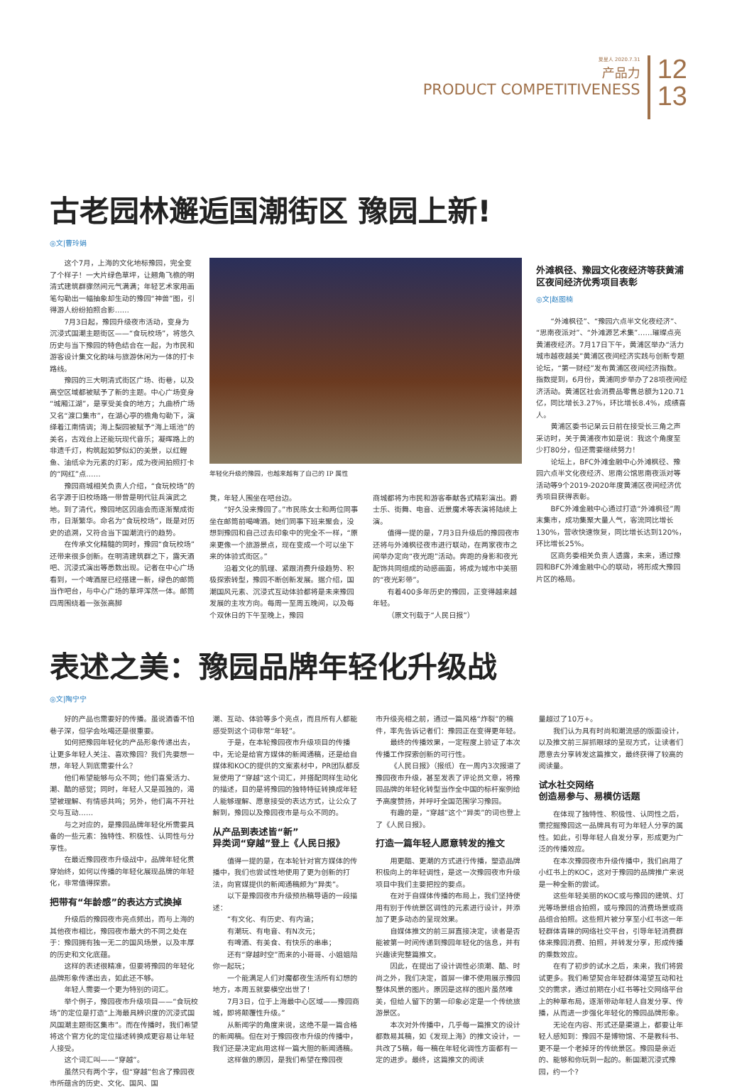复星人 2020.7.31
产品力
PRODUCT COMPETITIVENESS
12
13
古老园林邂逅国潮街区 豫园上新!
◎文|曹玲娟
这个7月，上海的文化地标豫园，完全变了个样子！一大片绿色草坪，让翘角飞檐的明清式建筑群骤然间元气满满；年轻艺术家用画笔勾勒出一幅抽象却生动的豫园“神兽”图，引得游人纷纷拍照合影……
7月3日起，豫园升级夜市活动，变身为沉浸式国潮主题街区——“食玩校场”，将悠久历史与当下豫园的特色结合在一起，为市民和游客设计集文化韵味与旅游休闲为一体的打卡路线。
豫园的三大明清式街区广场、街巷，以及高空区域都被赋予了新的主题。中心广场变身“城厢江湖”，是享受美食的地方；九曲桥广场又名“渡口集市”，在湖心亭的檐角勾勒下，演绎着江南情调；海上梨园被赋予“海上瑶池”的美名，古戏台上还能玩现代音乐；凝晖路上的非遗千灯，构筑起如梦似幻的美景，以红鲤鱼、油纸伞为元素的灯彩，成为夜间拍照打卡的“网红”点……
豫园商城相关负责人介绍，“食玩校场”的名字源于旧校场路一带曾是明代驻兵演武之地。到了清代，豫园地区因庙会而逐渐聚成街市，日渐繁华。命名为“食玩校场”，既是对历史的追溯，又符合当下国潮流行的趋势。
在传承文化精髓的同时，豫园“食玩校场”还带来很多创新。在明清建筑群之下，露天酒吧、沉浸式演出等悉数出现。记者在中心广场看到，一个啤酒屋已经搭建一新，绿色的邮筒当作吧台，与中心广场的草坪浑然一体。邮筒四周围绕着一张张高脚
年轻化升级的豫园，也越来越有了自己的 IP 属性
凳，年轻人围坐在吧台边。
“好久没来豫园了。”市民陈女士和两位同事坐在邮筒前喝啤酒。她们同事下班来聚会，没想到豫园和自己过去印象中的完全不一样，“原来更像一个旅游景点，现在变成一个可以坐下来的体验式街区。”
沿着文化的肌理、紧跟消费升级趋势、积极探索转型，豫园不断创新发展。据介绍，国潮国风元素、沉浸式互动体验都将是未来豫园发展的主攻方向。每周一至周五晚间，以及每个双休日的下午至晚上，豫园
商城都将为市民和游客奉献各式精彩演出。爵士乐、街舞、电音、近景魔术等表演将陆续上演。
值得一提的是，7月3日升级后的豫园夜市还将与外滩枫径夜市进行联动，在两家夜市之间举办定向“夜光跑”活动。奔跑的身影和夜光配饰共同组成的动感画面，将成为城市中美丽的“夜光彩带”。
有着400多年历史的豫园，正变得越来越年轻。
（原文刊载于“人民日报”）
外滩枫径、豫园文化夜经济等获黄浦区夜间经济优秀项目表彰
◎文|赵图楠
“外滩枫径”、“豫园六点半文化夜经济”、“思南夜派对”、“外滩源艺术集”……璀璨点亮黄浦夜经济。7月17日下午，黄浦区举办“活力城市越夜越美”黄浦区夜间经济实践与创新专题论坛，“第一财经”发布黄浦区夜间经济指数。指数提到，6月份，黄浦同步举办了28项夜间经济活动。黄浦区社会消费品零售总额为120.71亿，同比增长3.27%，环比增长8.4%，成绩喜人。
黄浦区委书记杲云日前在接受长三角之声采访时，关于黄浦夜市如是说：我这个角度至少打80分，但还需要继续努力！
论坛上，BFC外滩金融中心外滩枫径、豫园六点半文化夜经济、思南公馆思南夜派对等活动等9个2019-2020年度黄浦区夜间经济优秀项目获得表彰。
BFC外滩金融中心通过打造“外滩枫径”周末集市，成功集聚大量人气，客流同比增长130%，营收快速恢复，同比增长达到120%，环比增长25%。
区商务委相关负责人透露，未来，通过豫园和BFC外滩金融中心的联动，将形成大豫园片区的格局。
表述之美：豫园品牌年轻化升级战
◎文|陶宁宁
好的产品也需要好的传播。虽说酒香不怕巷子深，但学会吆喝还是很重要。
如何把豫园年轻化的产品形象传递出去，让更多年轻人关注、喜欢豫园？我们先要想一想，年轻人到底需要什么？
他们希望能够与众不同；他们喜爱活力、潮、酷的感觉；同时，年轻人又是孤独的，渴望被理解、有情感共鸣；另外，他们离不开社交与互动……
与之对应的，是豫园品牌年轻化所需要具备的一些元素：独特性、积极性、认同性与分享性。
在最近豫园夜市升级战中，品牌年轻化贯穿始终，如何以传播的年轻化展现品牌的年轻化，非常值得探索。
把带有“年龄感”的表达方式换掉
升级后的豫园夜市亮点频出，而与上海的其他夜市相比，豫园夜市最大的不同之处在于：豫园拥有独一无二的国风场景，以及丰厚的历史和文化底蕴。
这样的表述很精准，但要将豫园的年轻化品牌形象传递出去，如此还不够。
年轻人需要一个更为特别的词汇。
举个例子，豫园夜市升级项目——“食玩校场”的定位是打造“上海最具辨识度的沉浸式国风国潮主题街区集市”。而在传播时，我们希望将这个官方化的定位描述转换成更容易让年轻人接受。
这个词汇叫——“穿越”。
虽然只有两个字，但“穿越”包含了豫园夜市所蕴含的历史、文化、国风、国
潮、互动、体验等多个亮点，而且所有人都能感受到这个词非常“年轻”。
于是，在本轮豫园夜市升级项目的传播中，无论是给官方媒体的新闻通稿，还是给自媒体和KOC的提供的文案素材中，PR团队都反复使用了“穿越”这个词汇，并搭配同样生动化的描述，目的是将豫园的独特特征转换成年轻人能够理解、愿意接受的表达方式，让公众了解到，豫园以及豫园夜市是与众不同的。
从产品到表述皆“新”
异类词“穿越”登上《人民日报》
值得一提的是，在本轮针对官方媒体的传播中，我们也尝试性地使用了更为创新的打法，向官媒提供的新闻通稿颇为“异类”。
以下是豫园夜市升级预热稿导语的一段描述：
“有文化、有历史、有内涵；
有潮玩、有电音、有N次元；
有啤酒、有美食、有快乐的串串；
还有“穿越时空”而来的小哥哥、小姐姐陪你一起玩；
一个能满足人们对魔都夜生活所有幻想的地方，本周五就要横空出世了！
7月3日，位于上海最中心区域——豫园商城，即将颠覆性升级。”
从新闻学的角度来说，这绝不是一篇合格的新闻稿。但在对于豫园夜市升级的传播中，我们还是决定启用这样一篇大胆的新闻通稿。
这样做的原因，是我们希望在豫园夜
市升级亮相之前，通过一篇风格“炸裂”的稿件，率先告诉记者们：豫园正在变得更年轻。
最终的传播效果，一定程度上验证了本次传播工作探索创新的可行性。
《人民日报》（报纸）在一周内3次报道了豫园夜市升级，甚至发表了评论员文章，将豫园品牌的年轻化转型当作全中国的标杆案例给予高度赞扬，并呼吁全国范围学习豫园。
有趣的是，“穿越”这个“异类”的词也登上了《人民日报》。
打造一篇年轻人愿意转发的推文
用更酷、更潮的方式进行传播，塑造品牌积极向上的年轻调性，是这一次豫园夜市升级项目中我们主要把控的要点。
在对于自媒体传播的布局上，我们坚持使用有别于传统景区调性的元素进行设计，并添加了更多动态的呈现效果。
自媒体推文的前三屏直接决定，读者是否能被第一时间传递到豫园年轻化的信息，并有兴趣读完整篇推文。
因此，在提出了设计调性必须潮、酷、时尚之外，我们决定，首屏一律不使用展示豫园整体风景的图片。原因是这样的图片虽然唯美，但给人留下的第一印象必定是一个传统旅游景区。
本次对外传播中，几乎每一篇推文的设计都数易其稿，如《发现上海》的推文设计，一共改了5稿，每一稿在年轻化调性方面都有一定的进步。最终，这篇推文的阅读
量超过了10万+。
我们认为具有时尚和潮流感的版面设计，以及推文前三屏抓眼球的呈现方式，让读者们愿意去分享转发这篇推文，最终获得了较高的阅读量。
试水社交网络
创造易参与、易模仿话题
在体现了独特性、积极性、认同性之后，需挖掘豫园这一品牌具有可为年轻人分享的属性。如此，引导年轻人自发分享，形成更为广泛的传播效应。
在本次豫园夜市升级传播中，我们启用了小红书上的KOC，这对于豫园的品牌推广来说是一种全新的尝试。
这些年轻美丽的KOC或与豫园的建筑、灯光等场景组合拍照，或与豫园的消费场景或商品组合拍照。这些照片被分享至小红书这一年轻群体青睐的网络社交平台，引导年轻消费群体来豫园消费、拍照，并转发分享，形成传播的乘数效应。
在有了初步的试水之后，未来，我们将尝试更多。我们希望契合年轻群体渴望互动和社交的需求，通过前期在小红书等社交网络平台上的种草布局，逐渐带动年轻人自发分享、传播，从而进一步强化年轻化的豫园品牌形象。
无论在内容、形式还是渠道上，都要让年轻人感知到：豫园不是博物馆、不是教科书、更不是一个老掉牙的传统景区。豫园是亲近的、能够和你玩到一起的。新国潮沉浸式豫园，约一个?